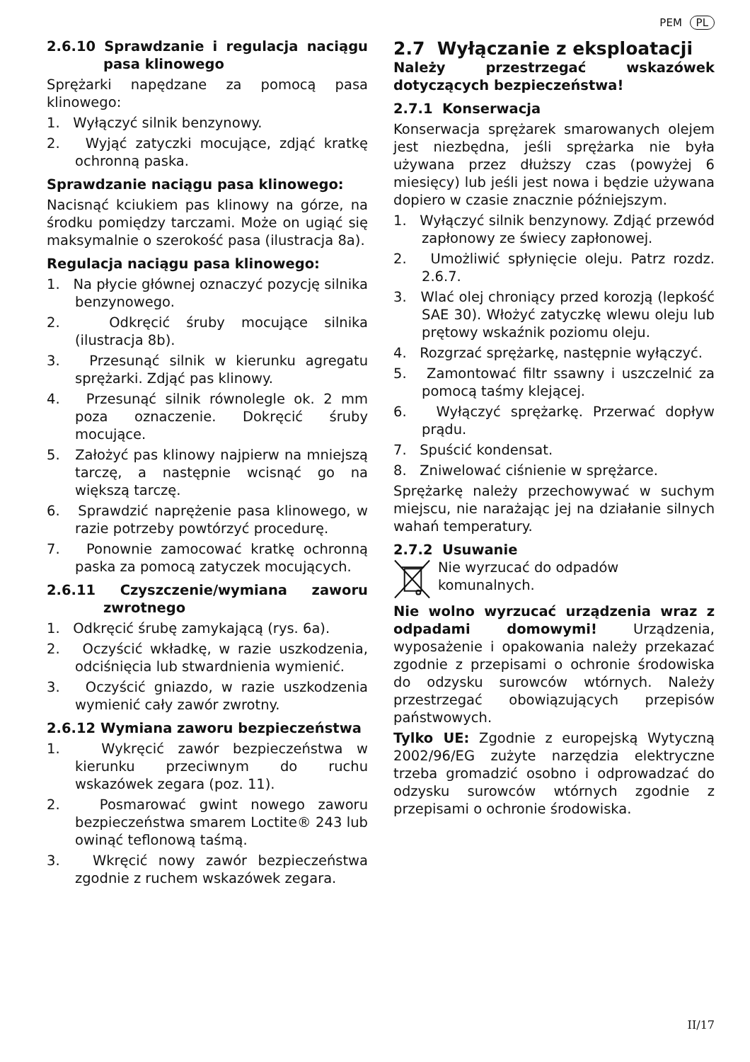PEM PL
2.6.10 Sprawdzanie i regulacja naciągu pasa klinowego
Sprężarki napędzane za pomocą pasa klinowego:
1. Wyłączyć silnik benzynowy.
2. Wyjąć zatyczki mocujące, zdjąć kratkę ochronną paska.
Sprawdzanie naciągu pasa klinowego:
Nacisnąć kciukiem pas klinowy na górze, na środku pomiędzy tarczami. Może on ugiąć się maksymalnie o szerokość pasa (ilustracja 8a).
Regulacja naciągu pasa klinowego:
1. Na płycie głównej oznaczyć pozycję silnika benzynowego.
2. Odkręcić śruby mocujące silnika (ilustracja 8b).
3. Przesunąć silnik w kierunku agregatu sprężarki. Zdjąć pas klinowy.
4. Przesunąć silnik równolegle ok. 2 mm poza oznaczenie. Dokręcić śruby mocujące.
5. Założyć pas klinowy najpierw na mniejszą tarczę, a następnie wcisnąć go na większą tarczę.
6. Sprawdzić naprężenie pasa klinowego, w razie potrzeby powtórzyć procedurę.
7. Ponownie zamocować kratkę ochronną paska za pomocą zatyczek mocujących.
2.6.11 Czyszczenie/wymiana zaworu zwrotnego
1. Odkręcić śrubę zamykającą (rys. 6a).
2. Oczyścić wkładkę, w razie uszkodzenia, odciśnięcia lub stwardnienia wymienić.
3. Oczyścić gniazdo, w razie uszkodzenia wymienić cały zawór zwrotny.
2.6.12 Wymiana zaworu bezpieczeństwa
1. Wykręcić zawór bezpieczeństwa w kierunku przeciwnym do ruchu wskazówek zegara (poz. 11).
2. Posmarować gwint nowego zaworu bezpieczeństwa smarem Loctite® 243 lub owinąć teflonową taśmą.
3. Wkręcić nowy zawór bezpieczeństwa zgodnie z ruchem wskazówek zegara.
2.7 Wyłączanie z eksploatacji
Należy przestrzegać wskazówek dotyczących bezpieczeństwa!
2.7.1 Konserwacja
Konserwacja sprężarek smarowanych olejem jest niezbędna, jeśli sprężarka nie była używana przez dłuższy czas (powyżej 6 miesięcy) lub jeśli jest nowa i będzie używana dopiero w czasie znacznie późniejszym.
1. Wyłączyć silnik benzynowy. Zdjąć przewód zapłonowy ze świecy zapłonowej.
2. Umożliwić spłynięcie oleju. Patrz rozdz. 2.6.7.
3. Wlać olej chroniący przed korozją (lepkość SAE 30). Włożyć zatyczkę wlewu oleju lub prętowy wskaźnik poziomu oleju.
4. Rozgrzać sprężarkę, następnie wyłączyć.
5. Zamontować filtr ssawny i uszczelnić za pomocą taśmy klejącej.
6. Wyłączyć sprężarkę. Przerwać dopływ prądu.
7. Spuścić kondensat.
8. Zniwelować ciśnienie w sprężarce.
Sprężarkę należy przechowywać w suchym miejscu, nie narażając jej na działanie silnych wahań temperatury.
2.7.2 Usuwanie
Nie wyrzucać do odpadów komunalnych.
Nie wolno wyrzucać urządzenia wraz z odpadami domowymi! Urządzenia, wyposażenie i opakowania należy przekazać zgodnie z przepisami o ochronie środowiska do odzysku surowców wtórnych. Należy przestrzegać obowiązujących przepisów państwowych.
Tylko UE: Zgodnie z europejską Wytyczną 2002/96/EG zużyte narzędzia elektryczne trzeba gromadzić osobno i odprowadzać do odzysku surowców wtórnych zgodnie z przepisami o ochronie środowiska.
II/17